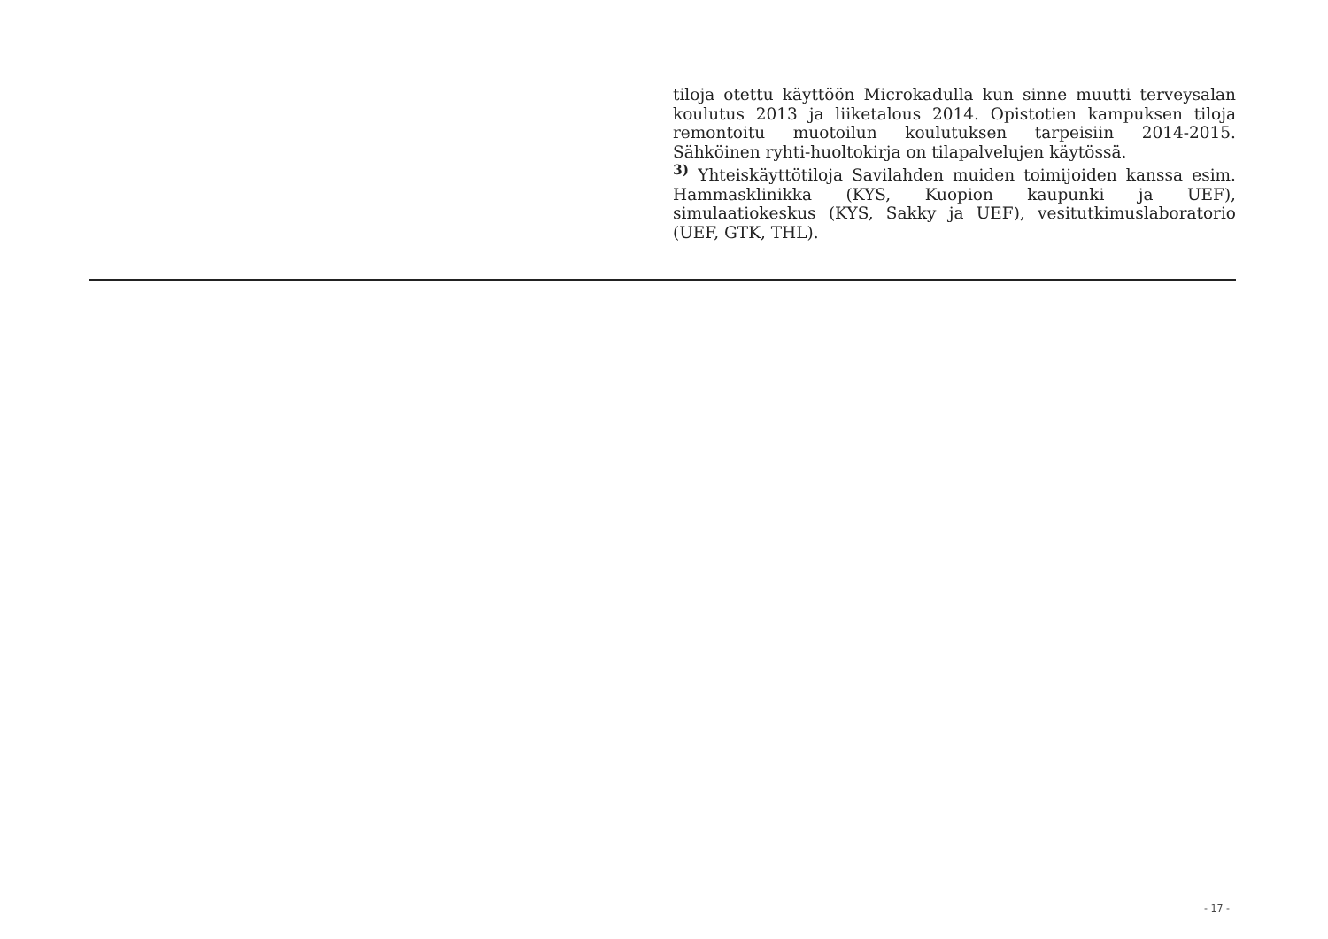tiloja otettu käyttöön Microkadulla kun sinne muutti terveysalan koulutus 2013 ja liiketalous 2014. Opistotien kampuksen tiloja remontoitu muotoilun koulutuksen tarpeisiin 2014-2015. Sähköinen ryhti-huoltokirja on tilapalvelujen käytössä.
<sup>3)</sup> Yhteiskäyttötiloja Savilahden muiden toimijoiden kanssa esim. Hammasklinikka (KYS, Kuopion kaupunki ja UEF), simulaatiokeskus (KYS, Sakky ja UEF), vesitutkimuslaboratorio (UEF, GTK, THL).
- 17 -